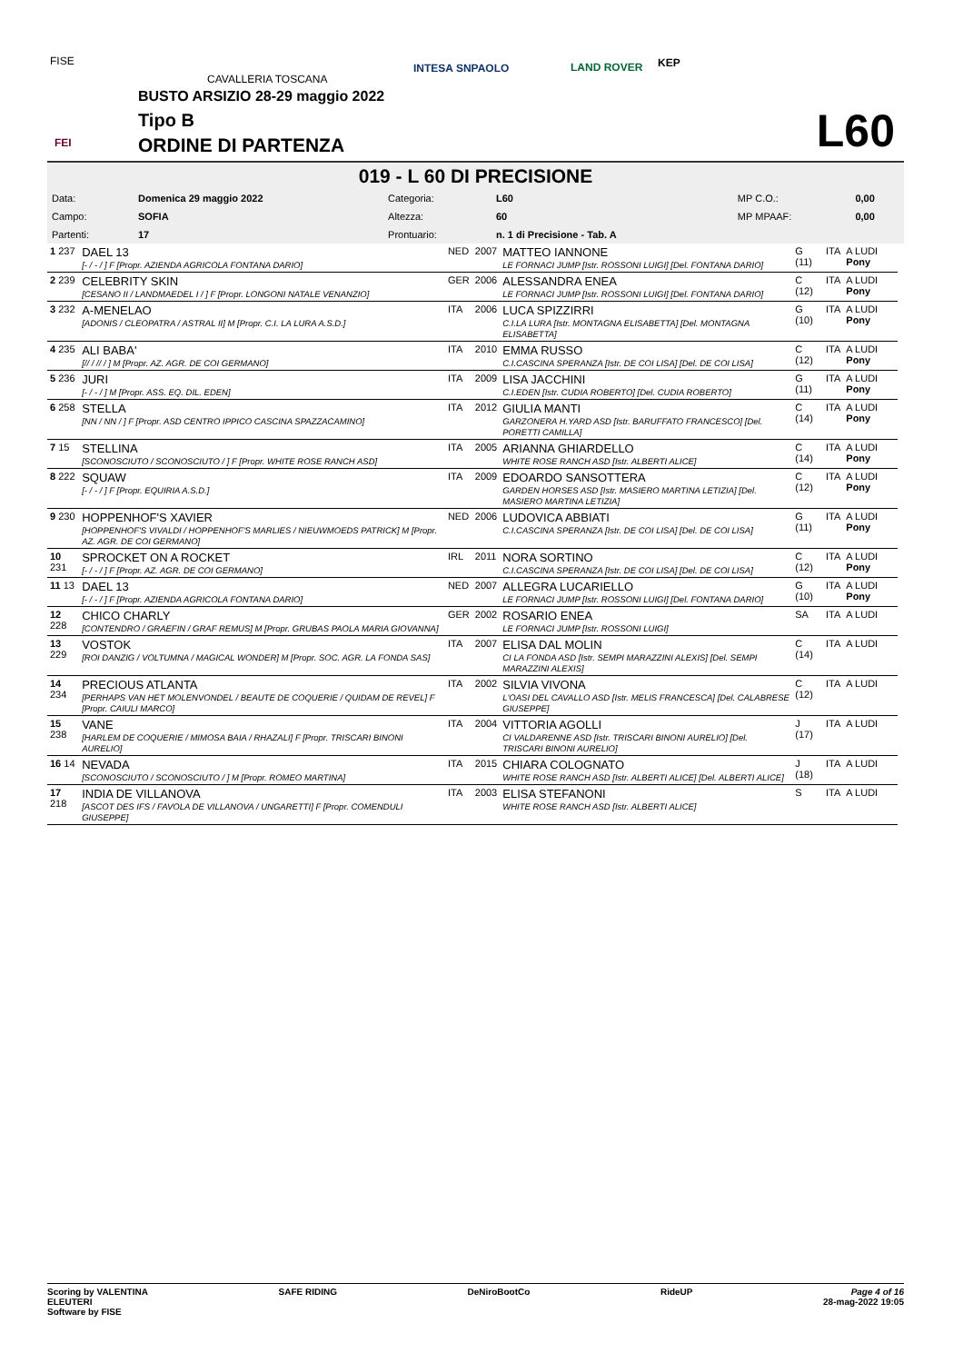FISE
FEI
CAVALLERIA TOSCANA
INTESA SNPAOLO LAND ROVER KEP
BUSTO ARSIZIO 28-29 maggio 2022
Tipo B
ORDINE DI PARTENZA L60
019 - L 60 DI PRECISIONE
| Data: | Domenica 29 maggio 2022 | Categoria: | L60 | MP C.O.: | 0,00 |
| Campo: | SOFIA | Altezza: | 60 | MP MPAAF: | 0,00 |
| Partenti: | 17 | Prontuario: | n. 1 di Precisione - Tab. A | | |
| 1 237 | DAEL 13 [- / - / ] F [Propr. AZIENDA AGRICOLA FONTANA DARIO] | NED | 2007 | MATTEO IANNONE LE FORNACI JUMP [Istr. ROSSONI LUIGI] [Del. FONTANA DARIO] | G (11) | ITA | A LUDI Pony |
| 2 239 | CELEBRITY SKIN [CESANO II / LANDMAEDEL I / ] F [Propr. LONGONI NATALE VENANZIO] | GER | 2006 | ALESSANDRA ENEA LE FORNACI JUMP [Istr. ROSSONI LUIGI] [Del. FONTANA DARIO] | C (12) | ITA | A LUDI Pony |
| 3 232 | A-MENELAO [ADONIS / CLEOPATRA / ASTRAL II] M [Propr. C.I. LA LURA A.S.D.] | ITA | 2006 | LUCA SPIZZIRRI C.I.LA LURA [Istr. MONTAGNA ELISABETTA] [Del. MONTAGNA ELISABETTA] | G (10) | ITA | A LUDI Pony |
| 4 235 | ALI BABA' [// / // / ] M [Propr. AZ. AGR. DE COI GERMANO] | ITA | 2010 | EMMA RUSSO C.I.CASCINA SPERANZA [Istr. DE COI LISA] [Del. DE COI LISA] | C (12) | ITA | A LUDI Pony |
| 5 236 | JURI [- / - / ] M [Propr. ASS. EQ. DIL. EDEN] | ITA | 2009 | LISA JACCHINI C.I.EDEN [Istr. CUDIA ROBERTO] [Del. CUDIA ROBERTO] | G (11) | ITA | A LUDI Pony |
| 6 258 | STELLA [NN / NN / ] F [Propr. ASD CENTRO IPPICO CASCINA SPAZZACAMINO] | ITA | 2012 | GIULIA MANTI GARZONERA H.YARD ASD [Istr. BARUFFATO FRANCESCO] [Del. PORETTI CAMILLA] | C (14) | ITA | A LUDI Pony |
| 7 15 | STELLINA [SCONOSCIUTO / SCONOSCIUTO / ] F [Propr. WHITE ROSE RANCH ASD] | ITA | 2005 | ARIANNA GHIARDELLO WHITE ROSE RANCH ASD [Istr. ALBERTI ALICE] | C (14) | ITA | A LUDI Pony |
| 8 222 | SQUAW [- / - / ] F [Propr. EQUIRIA A.S.D.] | ITA | 2009 | EDOARDO SANSOTTERA GARDEN HORSES ASD [Istr. MASIERO MARTINA LETIZIA] [Del. MASIERO MARTINA LETIZIA] | C (12) | ITA | A LUDI Pony |
| 9 230 | HOPPENHOF'S XAVIER [HOPPENHOF'S VIVALDI / HOPPENHOF'S MARLIES / NIEUWMOEDS PATRICK] M [Propr. AZ. AGR. DE COI GERMANO] | NED | 2006 | LUDOVICA ABBIATI C.I.CASCINA SPERANZA [Istr. DE COI LISA] [Del. DE COI LISA] | G (11) | ITA | A LUDI Pony |
| 10 231 | SPROCKET ON A ROCKET [- / - / ] F [Propr. AZ. AGR. DE COI GERMANO] | IRL | 2011 | NORA SORTINO C.I.CASCINA SPERANZA [Istr. DE COI LISA] [Del. DE COI LISA] | C (12) | ITA | A LUDI Pony |
| 11 13 | DAEL 13 [- / - / ] F [Propr. AZIENDA AGRICOLA FONTANA DARIO] | NED | 2007 | ALLEGRA LUCARIELLO LE FORNACI JUMP [Istr. ROSSONI LUIGI] [Del. FONTANA DARIO] | G (10) | ITA | A LUDI Pony |
| 12 228 | CHICO CHARLY [CONTENDRO / GRAEFIN / GRAF REMUS] M [Propr. GRUBAS PAOLA MARIA GIOVANNA] | GER | 2002 | ROSARIO ENEA LE FORNACI JUMP [Istr. ROSSONI LUIGI] | SA | ITA | A LUDI |
| 13 229 | VOSTOK [ROI DANZIG / VOLTUMNA / MAGICAL WONDER] M [Propr. SOC. AGR. LA FONDA SAS] | ITA | 2007 | ELISA DAL MOLIN CI LA FONDA ASD [Istr. SEMPI MARAZZINI ALEXIS] [Del. SEMPI MARAZZINI ALEXIS] | C (14) | ITA | A LUDI |
| 14 234 | PRECIOUS ATLANTA [PERHAPS VAN HET MOLENVONDEL / BEAUTE DE COQUERIE / QUIDAM DE REVEL] F [Propr. CAIULI MARCO] | ITA | 2002 | SILVIA VIVONA L'OASI DEL CAVALLO ASD [Istr. MELIS FRANCESCA] [Del. CALABRESE GIUSEPPE] | C (12) | ITA | A LUDI |
| 15 238 | VANE [HARLEM DE COQUERIE / MIMOSA BAIA / RHAZALI] F [Propr. TRISCARI BINONI AURELIO] | ITA | 2004 | VITTORIA AGOLLI CI VALDARENNE ASD [Istr. TRISCARI BINONI AURELIO] [Del. TRISCARI BINONI AURELIO] | J (17) | ITA | A LUDI |
| 16 14 | NEVADA [SCONOSCIUTO / SCONOSCIUTO / ] M [Propr. ROMEO MARTINA] | ITA | 2015 | CHIARA COLOGNATO WHITE ROSE RANCH ASD [Istr. ALBERTI ALICE] [Del. ALBERTI ALICE] | J (18) | ITA | A LUDI |
| 17 218 | INDIA DE VILLANOVA [ASCOT DES IFS / FAVOLA DE VILLANOVA / UNGARETTI] F [Propr. COMENDULI GIUSEPPE] | ITA | 2003 | ELISA STEFANONI WHITE ROSE RANCH ASD [Istr. ALBERTI ALICE] | S | ITA | A LUDI |
Scoring by VALENTINA
ELEUTERI
Software by FISE
SAFE RIDING DeNiroBootCo RideUP Page 4 of 16
28-mag-2022 19:05